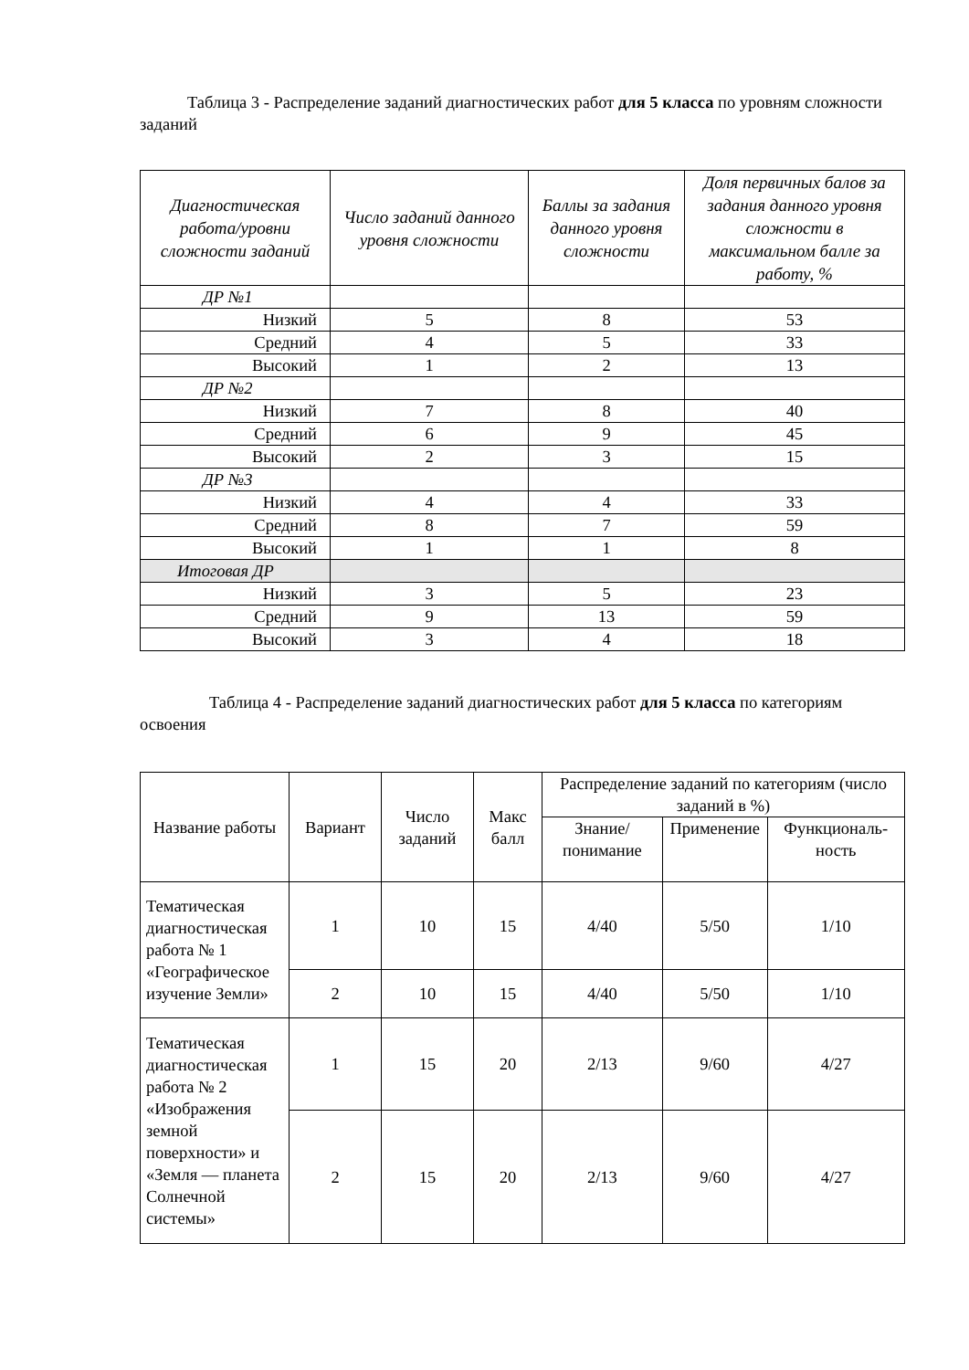Таблица 3 - Распределение заданий диагностических работ для 5 класса по уровням сложности заданий
| Диагностическая работа/уровни сложности заданий | Число заданий данного уровня сложности | Баллы за задания данного уровня сложности | Доля первичных балов за задания данного уровня сложности в максимальном балле за работу, % |
| --- | --- | --- | --- |
| ДР №1 | | | |
| Низкий | 5 | 8 | 53 |
| Средний | 4 | 5 | 33 |
| Высокий | 1 | 2 | 13 |
| ДР №2 | | | |
| Низкий | 7 | 8 | 40 |
| Средний | 6 | 9 | 45 |
| Высокий | 2 | 3 | 15 |
| ДР №3 | | | |
| Низкий | 4 | 4 | 33 |
| Средний | 8 | 7 | 59 |
| Высокий | 1 | 1 | 8 |
| Итоговая ДР | | | |
| Низкий | 3 | 5 | 23 |
| Средний | 9 | 13 | 59 |
| Высокий | 3 | 4 | 18 |
Таблица 4 - Распределение заданий диагностических работ для 5 класса по категориям освоения
| Название работы | Вариант | Число заданий | Макс балл | Распределение заданий по категориям (число заданий в %) | | |
| --- | --- | --- | --- | --- | --- | --- |
| | | | | Знание/ понимание | Применение | Функциональ-ность |
| Тематическая диагностическая работа № 1 «Географическое изучение Земли» | 1 | 10 | 15 | 4/40 | 5/50 | 1/10 |
| | 2 | 10 | 15 | 4/40 | 5/50 | 1/10 |
| Тематическая диагностическая работа № 2 «Изображения земной поверхности» и «Земля — планета Солнечной системы» | 1 | 15 | 20 | 2/13 | 9/60 | 4/27 |
| | 2 | 15 | 20 | 2/13 | 9/60 | 4/27 |